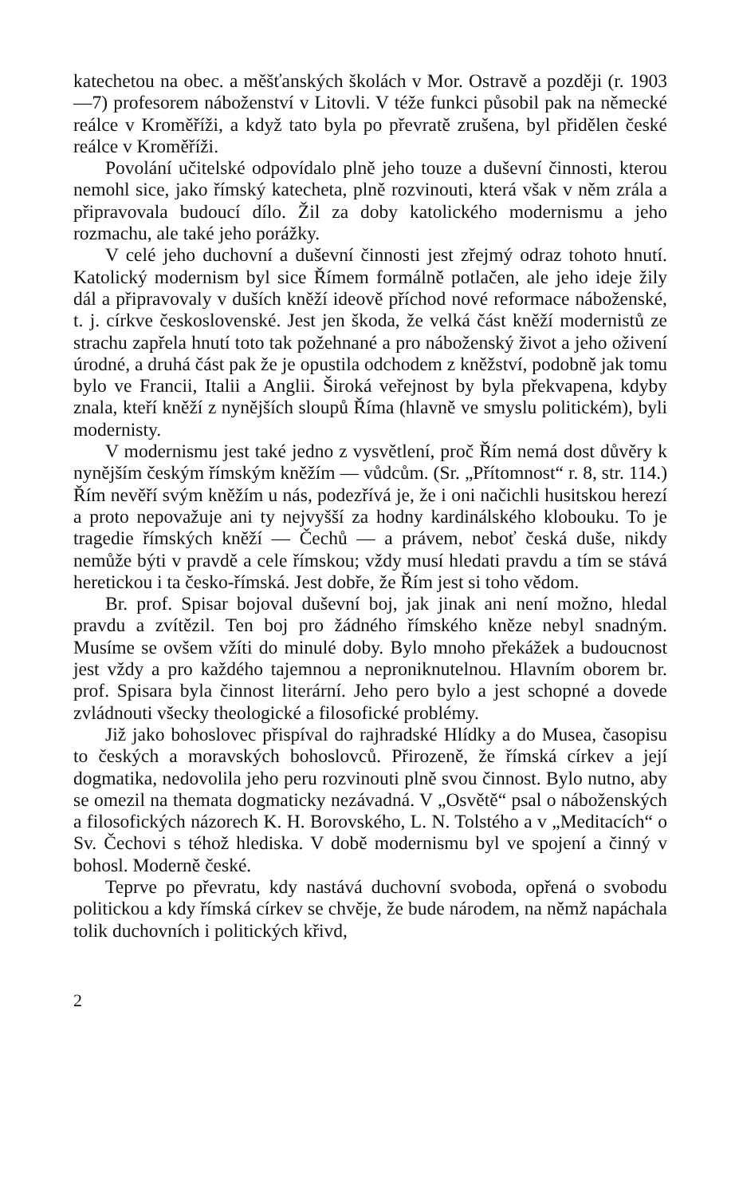katechetou na obec. a měšťanských školách v Mor. Ostravě a později (r. 1903—7) profesorem náboženství v Litovli. V téže funkci působil pak na německé reálce v Kroměříži, a když tato byla po převratě zrušena, byl přidělen české reálce v Kroměříži.
Povolání učitelské odpovídalo plně jeho touze a duševní činnosti, kterou nemohl sice, jako římský katecheta, plně rozvinouti, která však v něm zrála a připravovala budoucí dílo. Žil za doby katolického modernismu a jeho rozmachu, ale také jeho porážky.
V celé jeho duchovní a duševní činnosti jest zřejmý odraz tohoto hnutí. Katolický modernism byl sice Římem formálně potlačen, ale jeho ideje žily dál a připravovaly v duších kněží ideově příchod nové reformace náboženské, t. j. církve československé. Jest jen škoda, že velká část kněží modernistů ze strachu zapřela hnutí toto tak požehnané a pro náboženský život a jeho oživení úrodné, a druhá část pak že je opustila odchodem z kněžství, podobně jak tomu bylo ve Francii, Italii a Anglii. Široká veřejnost by byla překvapena, kdyby znala, kteří kněží z nynějších sloupů Říma (hlavně ve smyslu politickém), byli modernisty.
V modernismu jest také jedno z vysvětlení, proč Řím nemá dost důvěry k nynějším českým římským kněžím — vůdcům. (Sr. „Přítomnost“ r. 8, str. 114.) Řím nevěří svým kněžím u nás, podezřívá je, že i oni načichli husitskou herezí a proto nepovažuje ani ty nejvyšší za hodny kardinálského klobouku. To je tragedie římských kněží — Čechů — a právem, neboť česká duše, nikdy nemůže býti v pravdě a cele římskou; vždy musí hledati pravdu a tím se stává heretickou i ta česko-římská. Jest dobře, že Řím jest si toho vědom.
Br. prof. Spisar bojoval duševní boj, jak jinak ani není možno, hledal pravdu a zvítězil. Ten boj pro žádného římského kněze nebyl snadným. Musíme se ovšem vžíti do minulé doby. Bylo mnoho překážek a budoucnost jest vždy a pro každého tajemnou a neproniknutelnou. Hlavním oborem br. prof. Spisara byla činnost literární. Jeho pero bylo a jest schopné a dovede zvládnouti všecky theologické a filosofické problémy.
Již jako bohoslovec přispíval do rajhradské Hlídky a do Musea, časopisu to českých a moravských bohoslovců. Přirozeně, že římská církev a její dogmatika, nedovolila jeho peru rozvinouti plně svou činnost. Bylo nutno, aby se omezil na themata dogmaticky nezávadná. V „Osvětě“ psal o náboženských a filosofických názorech K. H. Borovského, L. N. Tolstého a v „Meditacích“ o Sv. Čechovi s téhož hlediska. V době modernismu byl ve spojení a činný v bohosl. Moderně české.
Teprve po převratu, kdy nastává duchovní svoboda, opřená o svobodu politickou a kdy římská církev se chvěje, že bude národem, na němž napáchala tolik duchovních i politických křivd,
2